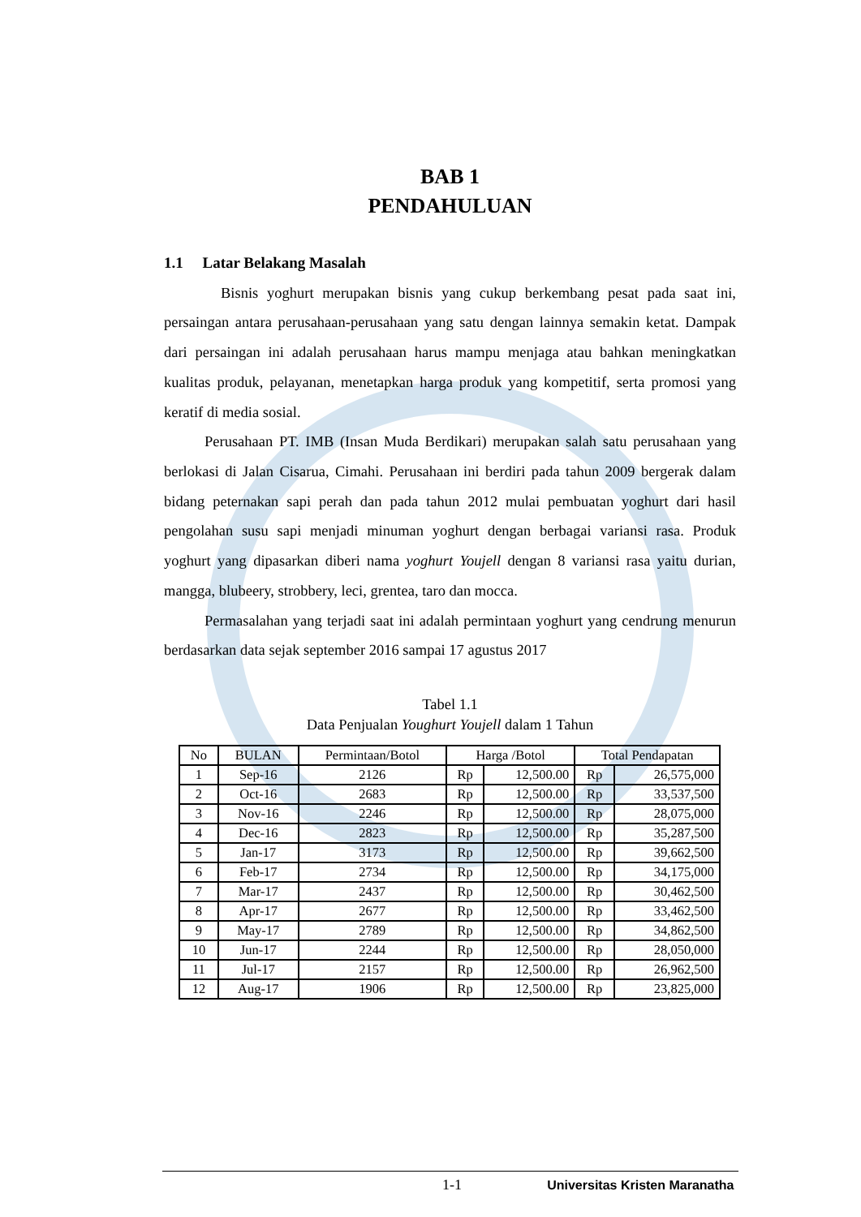BAB 1
PENDAHULUAN
1.1 Latar Belakang Masalah
Bisnis yoghurt merupakan bisnis yang cukup berkembang pesat pada saat ini, persaingan antara perusahaan-perusahaan yang satu dengan lainnya semakin ketat. Dampak dari persaingan ini adalah perusahaan harus mampu menjaga atau bahkan meningkatkan kualitas produk, pelayanan, menetapkan harga produk yang kompetitif, serta promosi yang keratif di media sosial.
Perusahaan PT. IMB (Insan Muda Berdikari) merupakan salah satu perusahaan yang berlokasi di Jalan Cisarua, Cimahi. Perusahaan ini berdiri pada tahun 2009 bergerak dalam bidang peternakan sapi perah dan pada tahun 2012 mulai pembuatan yoghurt dari hasil pengolahan susu sapi menjadi minuman yoghurt dengan berbagai variansi rasa. Produk yoghurt yang dipasarkan diberi nama yoghurt Youjell dengan 8 variansi rasa yaitu durian, mangga, blubeery, strobbery, leci, grentea, taro dan mocca.
Permasalahan yang terjadi saat ini adalah permintaan yoghurt yang cendrung menurun berdasarkan data sejak september 2016 sampai 17 agustus 2017
Tabel 1.1
Data Penjualan Youghurt Youjell dalam 1 Tahun
| No | BULAN | Permintaan/Botol | Harga /Botol | | Total Pendapatan | |
| --- | --- | --- | --- | --- | --- | --- |
| 1 | Sep-16 | 2126 | Rp | 12,500.00 | Rp | 26,575,000 |
| 2 | Oct-16 | 2683 | Rp | 12,500.00 | Rp | 33,537,500 |
| 3 | Nov-16 | 2246 | Rp | 12,500.00 | Rp | 28,075,000 |
| 4 | Dec-16 | 2823 | Rp | 12,500.00 | Rp | 35,287,500 |
| 5 | Jan-17 | 3173 | Rp | 12,500.00 | Rp | 39,662,500 |
| 6 | Feb-17 | 2734 | Rp | 12,500.00 | Rp | 34,175,000 |
| 7 | Mar-17 | 2437 | Rp | 12,500.00 | Rp | 30,462,500 |
| 8 | Apr-17 | 2677 | Rp | 12,500.00 | Rp | 33,462,500 |
| 9 | May-17 | 2789 | Rp | 12,500.00 | Rp | 34,862,500 |
| 10 | Jun-17 | 2244 | Rp | 12,500.00 | Rp | 28,050,000 |
| 11 | Jul-17 | 2157 | Rp | 12,500.00 | Rp | 26,962,500 |
| 12 | Aug-17 | 1906 | Rp | 12,500.00 | Rp | 23,825,000 |
1-1 Universitas Kristen Maranatha